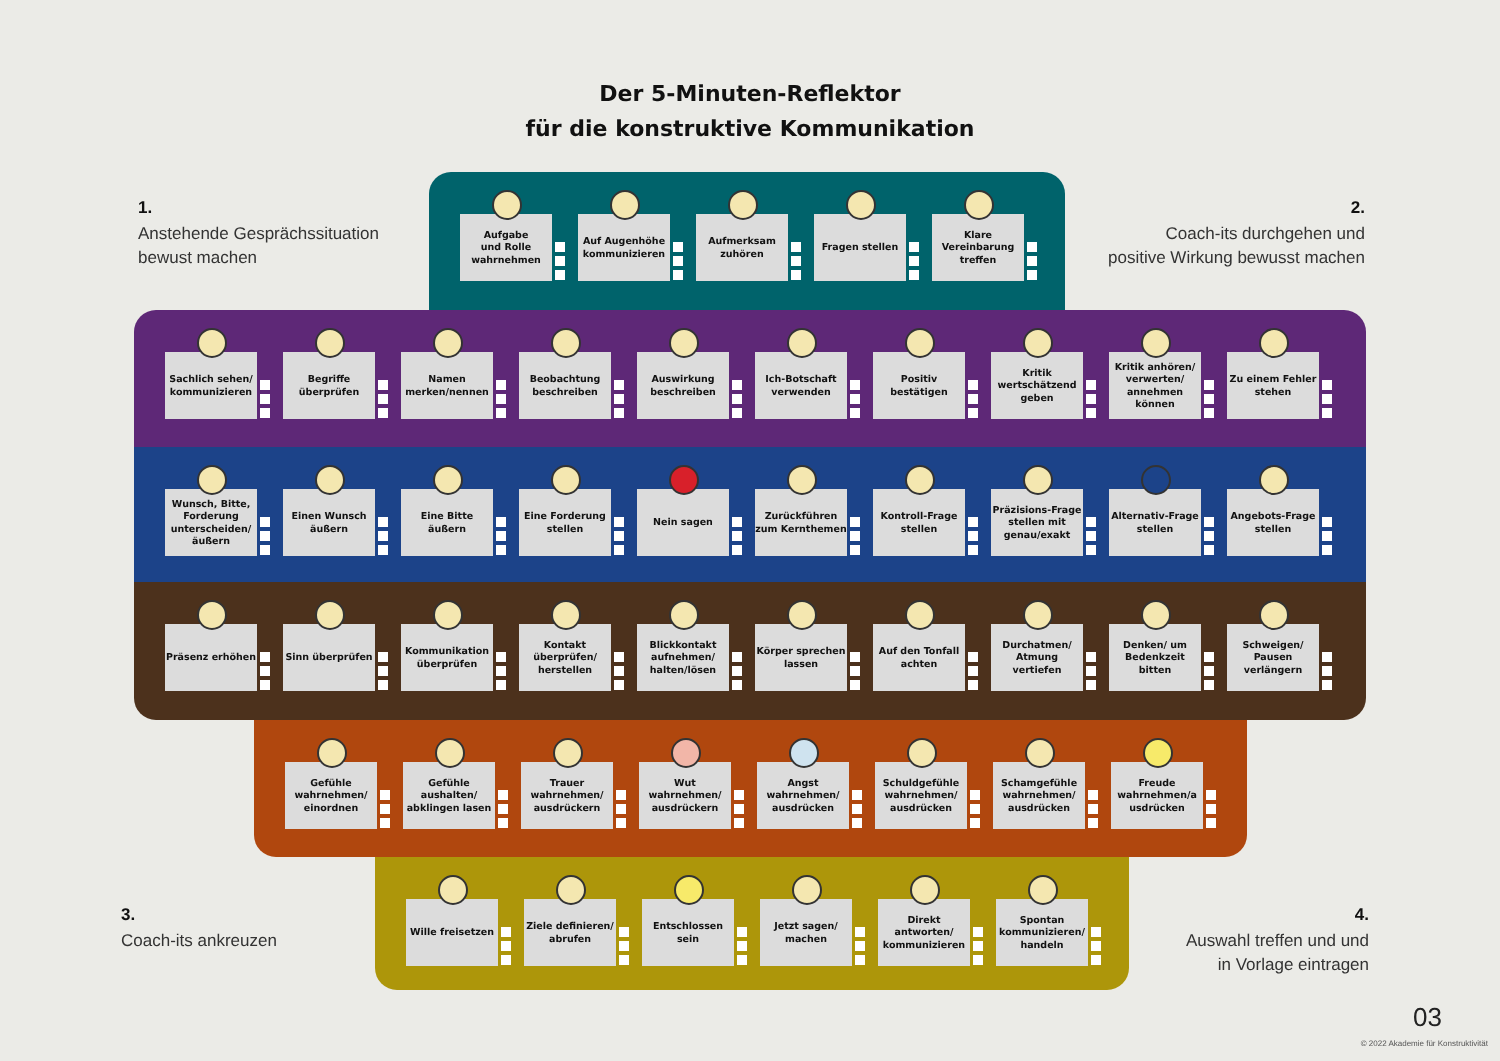Der 5-Minuten-Reflektor
für die konstruktive Kommunikation
1.
Anstehende Gesprächssituation
bewust machen
Aufgabe
und Rolle
wahrnehmen
Auf Augenhöhe kommunizieren Aufmerksam zuhören Fragen stellen Klare Vereinbarung treffen
2.
Coach-its durchgehen und
positive Wirkung bewusst machen
Sachlich sehen/ kommunizieren Begriffe überprüfen Namen merken/nennen Beobachtung beschreiben Auswirkung beschreiben Ich-Botschaft verwenden Positiv bestätigen Kritik wertschätzend geben Kritik anhören/ verwerten/ annehmen können
Zu einem Fehler stehen
Wunsch, Bitte, Forderung unterscheiden/ äußern
Einen Wunsch äußern Eine Bitte äußern Eine Forderung stellen Nein sagen Zurückführen zum Kernthemen Kontroll-Frage stellen Präzisions-Frage stellen mit genau/exakt
Alternativ-Frage stellen Angebots-Frage stellen
Präsenz erhöhen Sinn überprüfen Kommunikation überprüfen Kontakt überprüfen/ herstellen Blickkontakt aufnehmen/ halten/lösen
Körper sprechen lassen Auf den Tonfall achten Durchatmen/ Atmung vertiefen Denken/ um Bedenkzeit bitten Schweigen/ Pausen verlängern
Gefühle wahrnehmen/ einordnen Gefühle aushalten/ abklingen lasen
Trauer wahrnehmen/ ausdrückern Wut wahrnehmen/ ausdrückern Angst wahrnehmen/ ausdrücken Schuldgefühle wahrnehmen/ ausdrücken
Schamgefühle wahrnehmen/ ausdrücken
Freude wahrnehmen/a usdrücken
3.
Coach-its ankreuzen
Wille freisetzen Ziele definieren/ abrufen Entschlossen sein Jetzt sagen/ machen Direkt antworten/ kommunizieren
Spontan kommunizieren/ handeln
4.
Auswahl treffen und und
in Vorlage eintragen
03
© 2022 Akademie für Konstruktivität